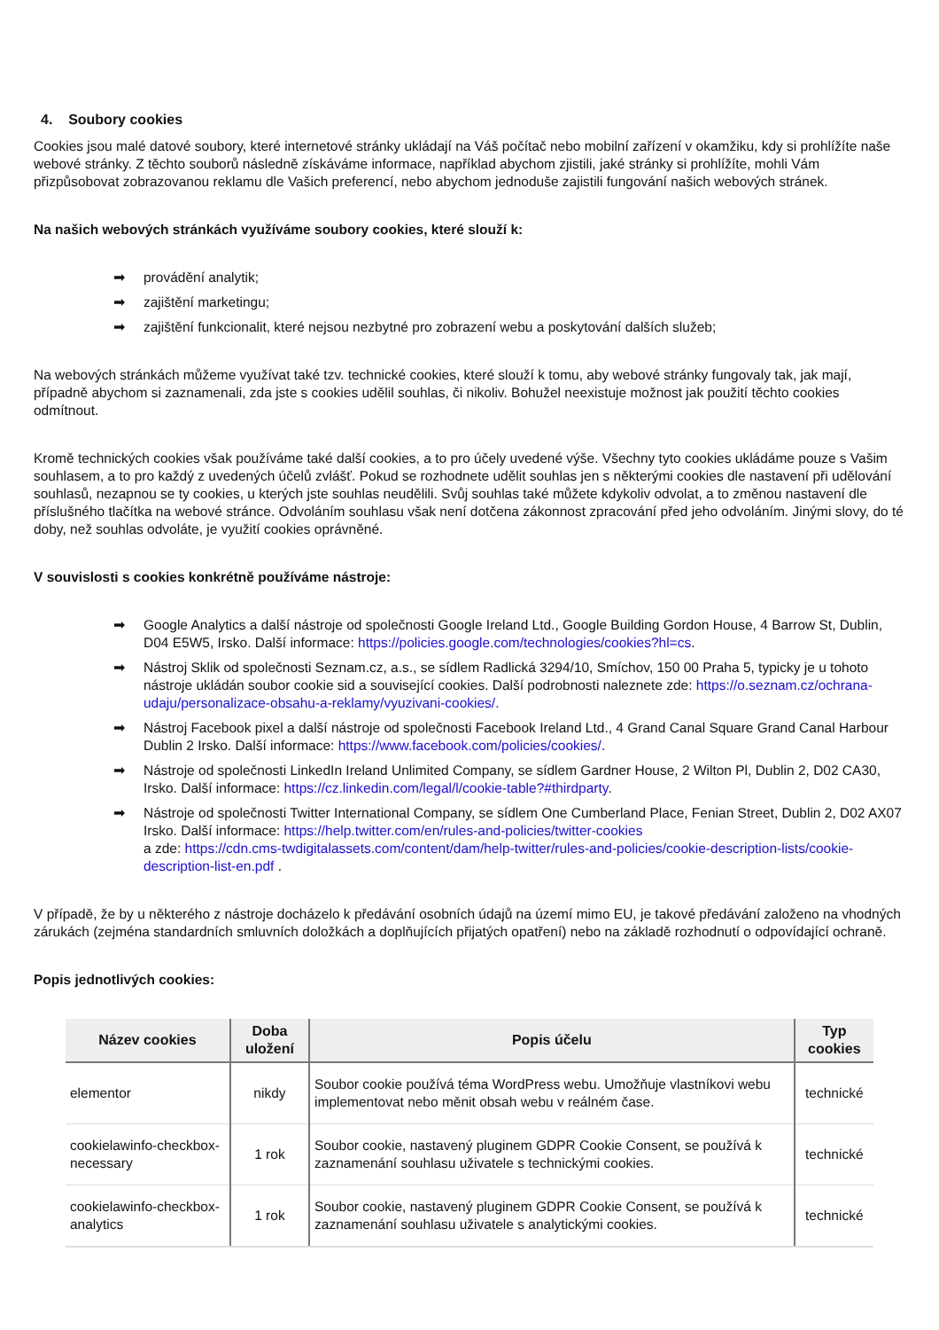4. Soubory cookies
Cookies jsou malé datové soubory, které internetové stránky ukládají na Váš počítač nebo mobilní zařízení v okamžiku, kdy si prohlížíte naše webové stránky. Z těchto souborů následně získáváme informace, například abychom zjistili, jaké stránky si prohlížíte, mohli Vám přizpůsobovat zobrazovanou reklamu dle Vašich preferencí, nebo abychom jednoduše zajistili fungování našich webových stránek.
Na našich webových stránkách využíváme soubory cookies, které slouží k:
➡ provádění analytik;
➡ zajištění marketingu;
➡ zajištění funkcionalit, které nejsou nezbytné pro zobrazení webu a poskytování dalších služeb;
Na webových stránkách můžeme využívat také tzv. technické cookies, které slouží k tomu, aby webové stránky fungovaly tak, jak mají, případně abychom si zaznamenali, zda jste s cookies udělil souhlas, či nikoliv. Bohužel neexistuje možnost jak použití těchto cookies odmítnout.
Kromě technických cookies však používáme také další cookies, a to pro účely uvedené výše. Všechny tyto cookies ukládáme pouze s Vašim souhlasem, a to pro každý z uvedených účelů zvlášť. Pokud se rozhodnete udělit souhlas jen s některými cookies dle nastavení při udělování souhlasů, nezapnou se ty cookies, u kterých jste souhlas neudělili. Svůj souhlas také můžete kdykoliv odvolat, a to změnou nastavení dle příslušného tlačítka na webové stránce. Odvoláním souhlasu však není dotčena zákonnost zpracování před jeho odvoláním. Jinými slovy, do té doby, než souhlas odvoláte, je využití cookies oprávněné.
V souvislosti s cookies konkrétně používáme nástroje:
➡ Google Analytics a další nástroje od společnosti Google Ireland Ltd., Google Building Gordon House, 4 Barrow St, Dublin, D04 E5W5, Irsko. Další informace: https://policies.google.com/technologies/cookies?hl=cs.
➡ Nástroj Sklik od společnosti Seznam.cz, a.s., se sídlem Radlická 3294/10, Smíchov, 150 00 Praha 5, typicky je u tohoto nástroje ukládán soubor cookie sid a související cookies. Další podrobnosti naleznete zde: https://o.seznam.cz/ochrana-udaju/personalizace-obsahu-a-reklamy/vyuzivani-cookies/.
➡ Nástroj Facebook pixel a další nástroje od společnosti Facebook Ireland Ltd., 4 Grand Canal Square Grand Canal Harbour Dublin 2 Irsko. Další informace: https://www.facebook.com/policies/cookies/.
➡ Nástroje od společnosti LinkedIn Ireland Unlimited Company, se sídlem Gardner House, 2 Wilton Pl, Dublin 2, D02 CA30, Irsko. Další informace: https://cz.linkedin.com/legal/l/cookie-table?#thirdparty.
➡ Nástroje od společnosti Twitter International Company, se sídlem One Cumberland Place, Fenian Street, Dublin 2, D02 AX07 Irsko. Další informace: https://help.twitter.com/en/rules-and-policies/twitter-cookies
a zde: https://cdn.cms-twdigitalassets.com/content/dam/help-twitter/rules-and-policies/cookie-description-lists/cookie-description-list-en.pdf .
V případě, že by u některého z nástroje docházelo k předávání osobních údajů na území mimo EU, je takové předávání založeno na vhodných zárukách (zejména standardních smluvních doložkách a doplňujících přijatých opatření) nebo na základě rozhodnutí o odpovídající ochraně.
Popis jednotlivých cookies:
| Název cookies | Doba uložení | Popis účelu | Typ cookies |
| --- | --- | --- | --- |
| elementor | nikdy | Soubor cookie používá téma WordPress webu. Umožňuje vlastníkovi webu implementovat nebo měnit obsah webu v reálném čase. | technické |
| cookielawinfo-checkbox-necessary | 1 rok | Soubor cookie, nastavený pluginem GDPR Cookie Consent, se používá k zaznamenání souhlasu uživatele s technickými cookies. | technické |
| cookielawinfo-checkbox-analytics | 1 rok | Soubor cookie, nastavený pluginem GDPR Cookie Consent, se používá k zaznamenání souhlasu uživatele s analytickými cookies. | technické |